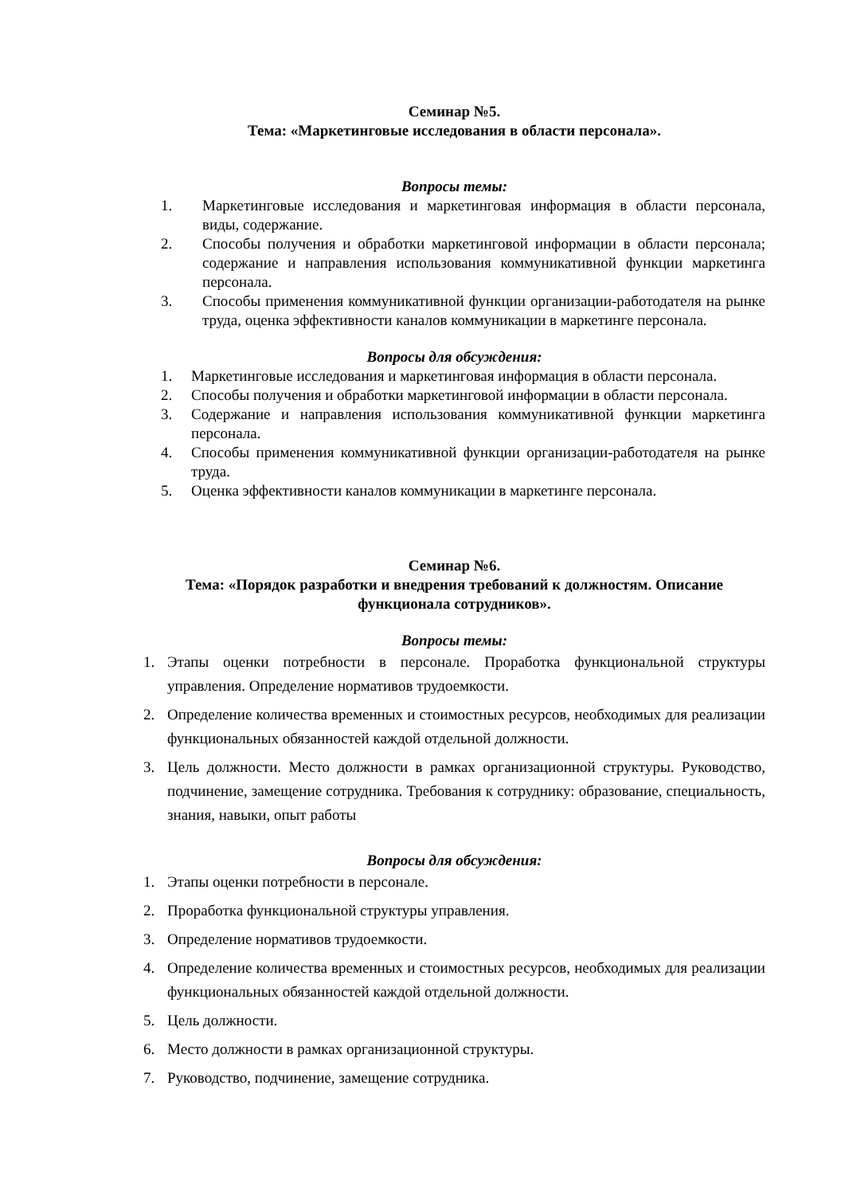Семинар №5.
Тема: «Маркетинговые исследования в области персонала».
Вопросы темы:
1. Маркетинговые исследования и маркетинговая информация в области персонала, виды, содержание.
2. Способы получения и обработки маркетинговой информации в области персонала; содержание и направления использования коммуникативной функции маркетинга персонала.
3. Способы применения коммуникативной функции организации-работодателя на рынке труда, оценка эффективности каналов коммуникации в маркетинге персонала.
Вопросы для обсуждения:
1. Маркетинговые исследования и маркетинговая информация в области персонала.
2. Способы получения и обработки маркетинговой информации в области персонала.
3. Содержание и направления использования коммуникативной функции маркетинга персонала.
4. Способы применения коммуникативной функции организации-работодателя на рынке труда.
5. Оценка эффективности каналов коммуникации в маркетинге персонала.
Семинар №6.
Тема: «Порядок разработки и внедрения требований к должностям. Описание функционала сотрудников».
Вопросы темы:
1. Этапы оценки потребности в персонале. Проработка функциональной структуры управления. Определение нормативов трудоемкости.
2. Определение количества временных и стоимостных ресурсов, необходимых для реализации функциональных обязанностей каждой отдельной должности.
3. Цель должности. Место должности в рамках организационной структуры. Руководство, подчинение, замещение сотрудника. Требования к сотруднику: образование, специальность, знания, навыки, опыт работы
Вопросы для обсуждения:
1. Этапы оценки потребности в персонале.
2. Проработка функциональной структуры управления.
3. Определение нормативов трудоемкости.
4. Определение количества временных и стоимостных ресурсов, необходимых для реализации функциональных обязанностей каждой отдельной должности.
5. Цель должности.
6. Место должности в рамках организационной структуры.
7. Руководство, подчинение, замещение сотрудника.